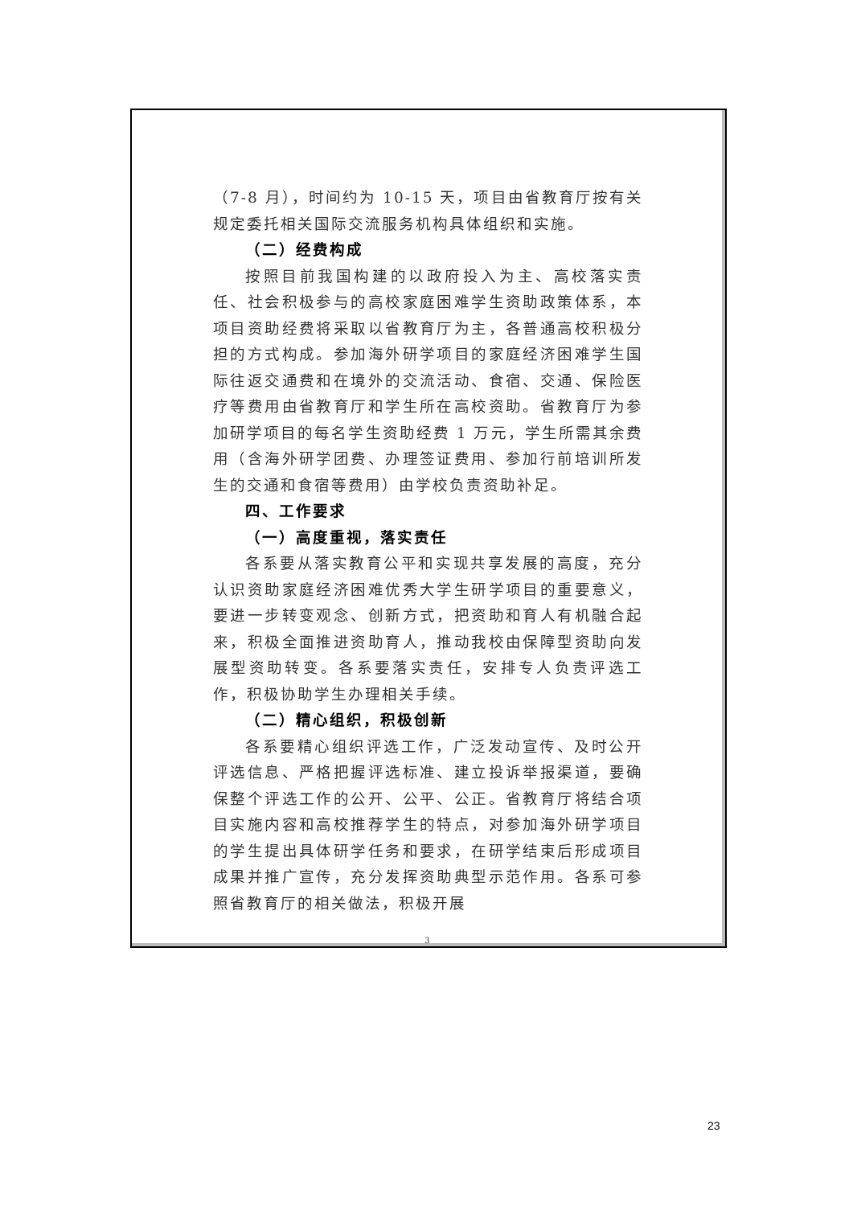（7-8 月），时间约为 10-15 天，项目由省教育厅按有关规定委托相关国际交流服务机构具体组织和实施。
（二）经费构成
按照目前我国构建的以政府投入为主、高校落实责任、社会积极参与的高校家庭困难学生资助政策体系，本项目资助经费将采取以省教育厅为主，各普通高校积极分担的方式构成。参加海外研学项目的家庭经济困难学生国际往返交通费和在境外的交流活动、食宿、交通、保险医疗等费用由省教育厅和学生所在高校资助。省教育厅为参加研学项目的每名学生资助经费 1 万元，学生所需其余费用（含海外研学团费、办理签证费用、参加行前培训所发生的交通和食宿等费用）由学校负责资助补足。
四、工作要求
（一）高度重视，落实责任
各系要从落实教育公平和实现共享发展的高度，充分认识资助家庭经济困难优秀大学生研学项目的重要意义，要进一步转变观念、创新方式，把资助和育人有机融合起来，积极全面推进资助育人，推动我校由保障型资助向发展型资助转变。各系要落实责任，安排专人负责评选工作，积极协助学生办理相关手续。
（二）精心组织，积极创新
各系要精心组织评选工作，广泛发动宣传、及时公开评选信息、严格把握评选标准、建立投诉举报渠道，要确保整个评选工作的公开、公平、公正。省教育厅将结合项目实施内容和高校推荐学生的特点，对参加海外研学项目的学生提出具体研学任务和要求，在研学结束后形成项目成果并推广宣传，充分发挥资助典型示范作用。各系可参照省教育厅的相关做法，积极开展
3
23